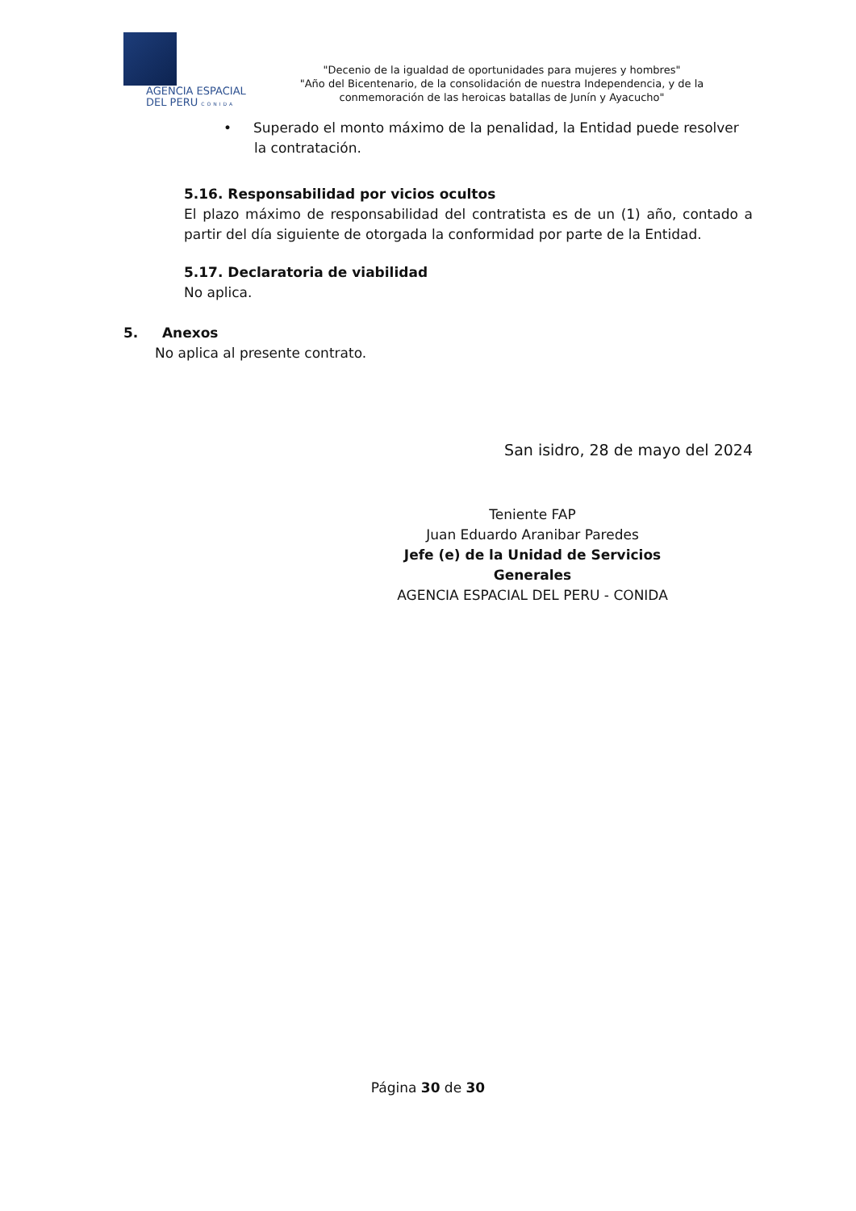AGENCIA ESPACIAL
DEL PERU CONIDA
"Decenio de la igualdad de oportunidades para mujeres y hombres"
"Año del Bicentenario, de la consolidación de nuestra Independencia, y de la conmemoración de las heroicas batallas de Junín y Ayacucho"
• Superado el monto máximo de la penalidad, la Entidad puede resolver la contratación.
5.16. Responsabilidad por vicios ocultos
El plazo máximo de responsabilidad del contratista es de un (1) año, contado a partir del día siguiente de otorgada la conformidad por parte de la Entidad.
5.17. Declaratoria de viabilidad
No aplica.
5. Anexos
No aplica al presente contrato.
San isidro, 28 de mayo del 2024
Teniente FAP
Juan Eduardo Aranibar Paredes
Jefe (e) de la Unidad de Servicios
Generales
AGENCIA ESPACIAL DEL PERU - CONIDA
Página 30 de 30